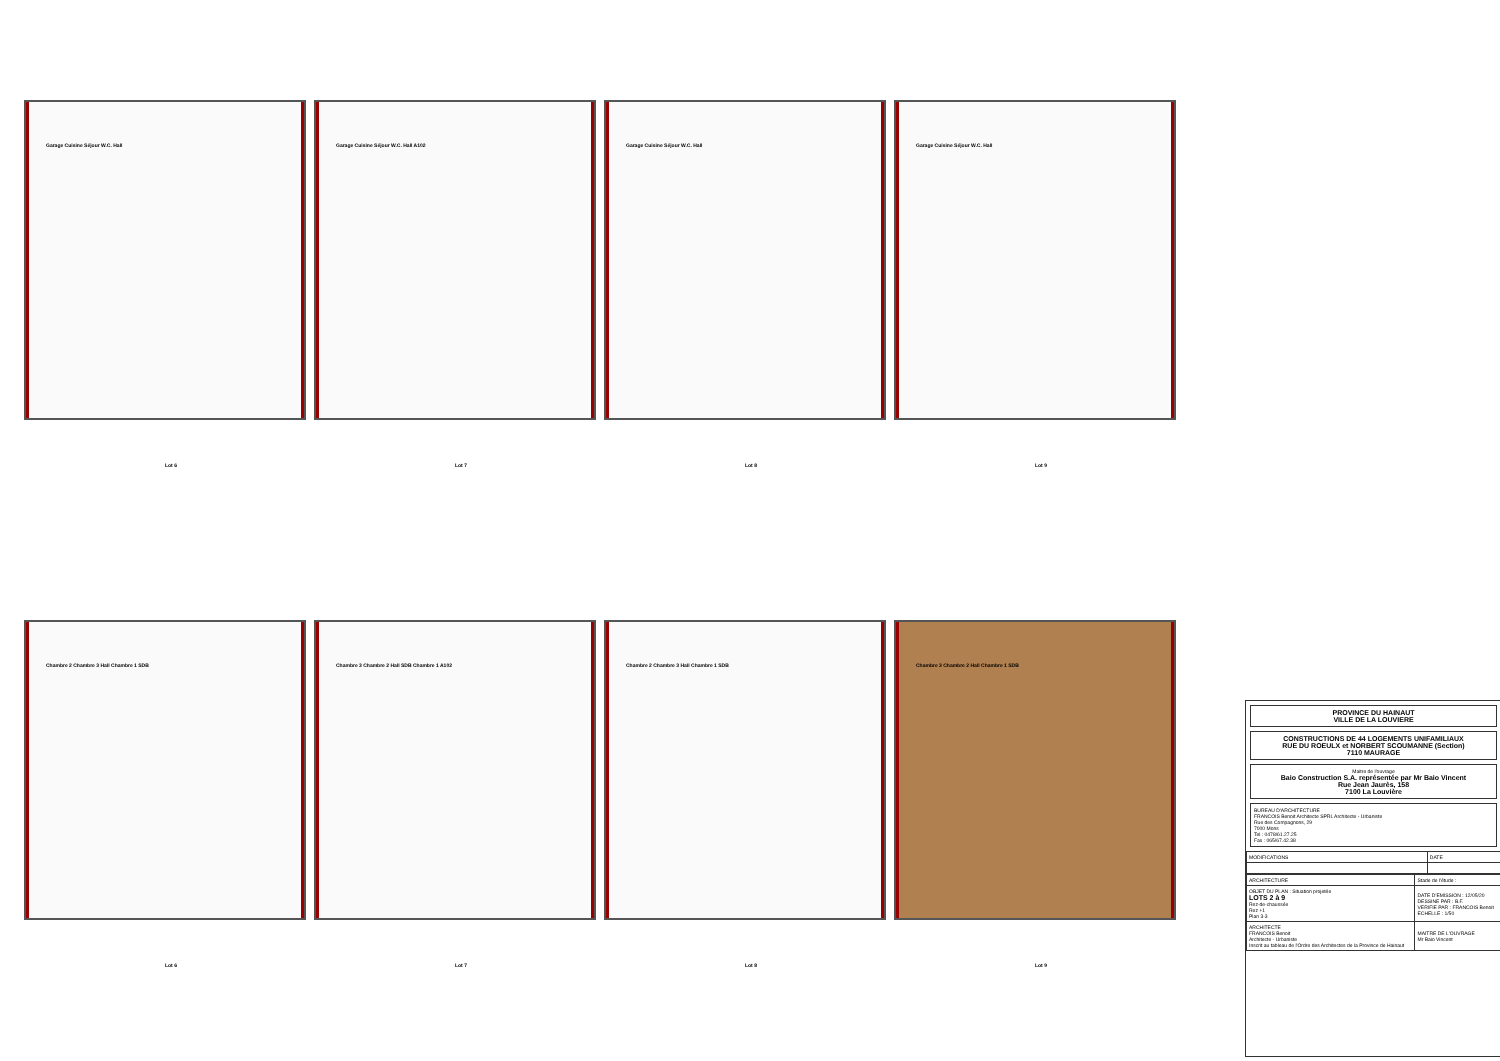Garage Cuisine Séjour W.C. Hall
Lot 6
Garage Cuisine Séjour W.C. Hall A102
Lot 7
Garage Cuisine Séjour W.C. Hall
Lot 8
Garage Cuisine Séjour W.C. Hall
Lot 9
Chambre 2 Chambre 3 Hall Chambre 1 SDB
Lot 6
Chambre 3 Chambre 2 Hall SDB Chambre 1 A102
Lot 7
Chambre 2 Chambre 3 Hall Chambre 1 SDB
Lot 8
Chambre 3 Chambre 2 Hall Chambre 1 SDB
Lot 9
PROVINCE DU HAINAUT
VILLE DE LA LOUVIERE
CONSTRUCTIONS DE 44 LOGEMENTS UNIFAMILIAUX
RUE DU ROEULX et NORBERT SCOUMANNE (Section)
7110 MAURAGE
Maitre de l'ouvrage
Baio Construction S.A. représentée par Mr Baio Vincent
Rue Jean Jaurès, 158
7100 La Louvière
BUREAU D'ARCHITECTURE
FRANCOIS Benoit Architecte SPRL Architecte - Urbaniste
Rue des Compagnons, 29
7000 Mons
Tel : 0478/61.27.25
Fax : 065/67.42.38
| MODIFICATIONS | DATE |
| ARCHITECTURE | Stade de l'étude : |
| OBJET DU PLAN : Situation projetée LOTS 2 à 9 Rez-de-chaussée Rez +1 Plan 3-3 | DATE D'EMISSION : 12/05/20 DESSINE PAR : B.F. VERIFIE PAR : FRANCOIS Benoit ECHELLE : 1/50 |
| ARCHITECTE FRANCOIS Benoit Architecte - Urbaniste Inscrit au tableau de l'Ordre des Architectes de la Province de Hainaut | MAITRE DE L'OUVRAGE Mr Baio Vincent |